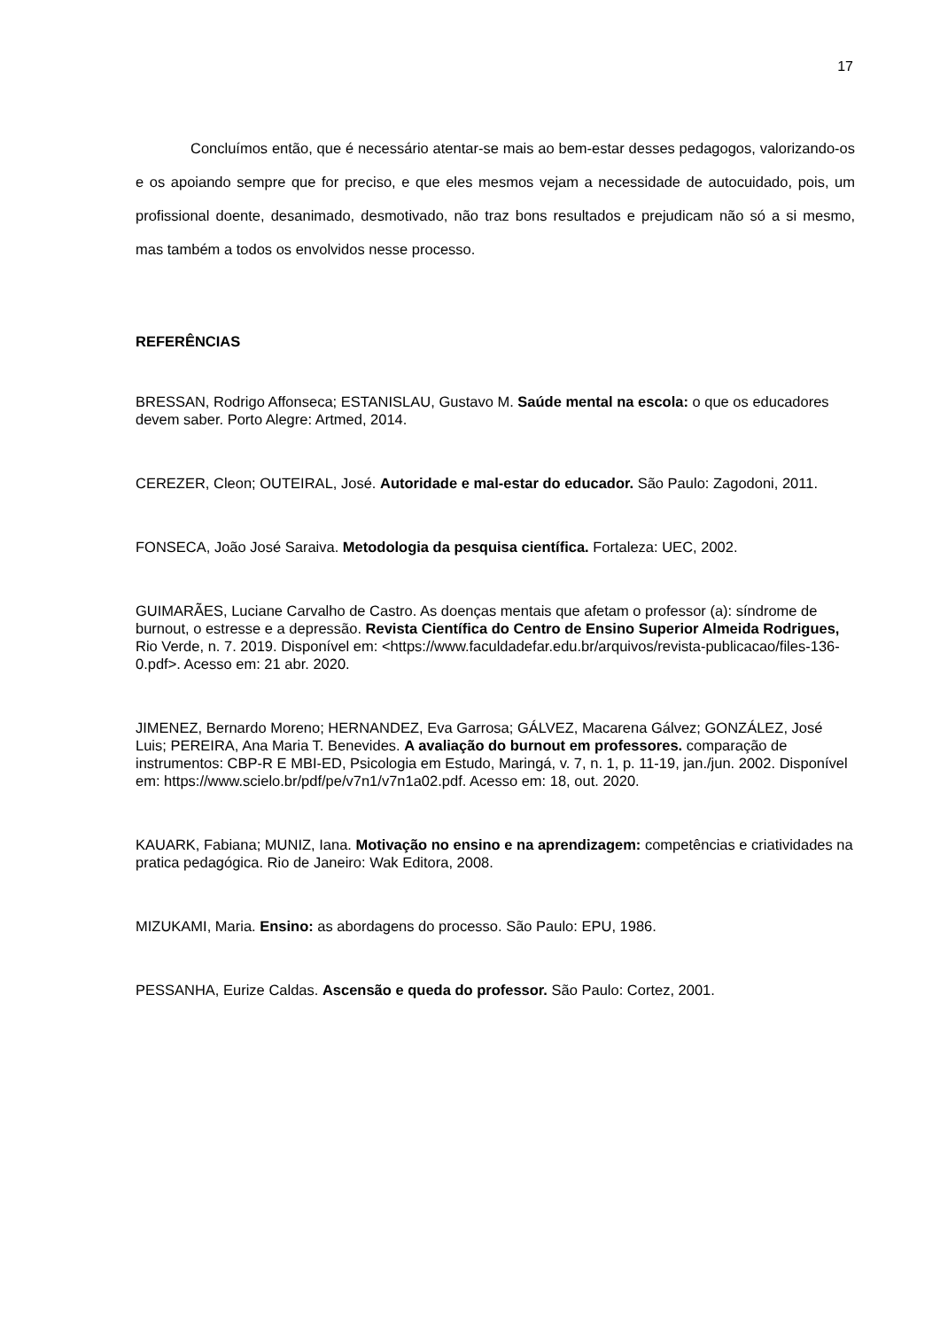17
Concluímos então, que é necessário atentar-se mais ao bem-estar desses pedagogos, valorizando-os e os apoiando sempre que for preciso, e que eles mesmos vejam a necessidade de autocuidado, pois, um profissional doente, desanimado, desmotivado, não traz bons resultados e prejudicam não só a si mesmo, mas também a todos os envolvidos nesse processo.
REFERÊNCIAS
BRESSAN, Rodrigo Affonseca; ESTANISLAU, Gustavo M. Saúde mental na escola: o que os educadores devem saber. Porto Alegre: Artmed, 2014.
CEREZER, Cleon; OUTEIRAL, José. Autoridade e mal-estar do educador. São Paulo: Zagodoni, 2011.
FONSECA, João José Saraiva. Metodologia da pesquisa científica. Fortaleza: UEC, 2002.
GUIMARÃES, Luciane Carvalho de Castro. As doenças mentais que afetam o professor (a): síndrome de burnout, o estresse e a depressão. Revista Científica do Centro de Ensino Superior Almeida Rodrigues, Rio Verde, n. 7. 2019. Disponível em: <https://www.faculdadefar.edu.br/arquivos/revista-publicacao/files-136-0.pdf>. Acesso em: 21 abr. 2020.
JIMENEZ, Bernardo Moreno; HERNANDEZ, Eva Garrosa; GÁLVEZ, Macarena Gálvez; GONZÁLEZ, José Luis; PEREIRA, Ana Maria T. Benevides. A avaliação do burnout em professores. comparação de instrumentos: CBP-R E MBI-ED, Psicologia em Estudo, Maringá, v. 7, n. 1, p. 11-19, jan./jun. 2002. Disponível em: https://www.scielo.br/pdf/pe/v7n1/v7n1a02.pdf. Acesso em: 18, out. 2020.
KAUARK, Fabiana; MUNIZ, Iana. Motivação no ensino e na aprendizagem: competências e criatividades na pratica pedagógica. Rio de Janeiro: Wak Editora, 2008.
MIZUKAMI, Maria. Ensino: as abordagens do processo. São Paulo: EPU, 1986.
PESSANHA, Eurize Caldas. Ascensão e queda do professor. São Paulo: Cortez, 2001.